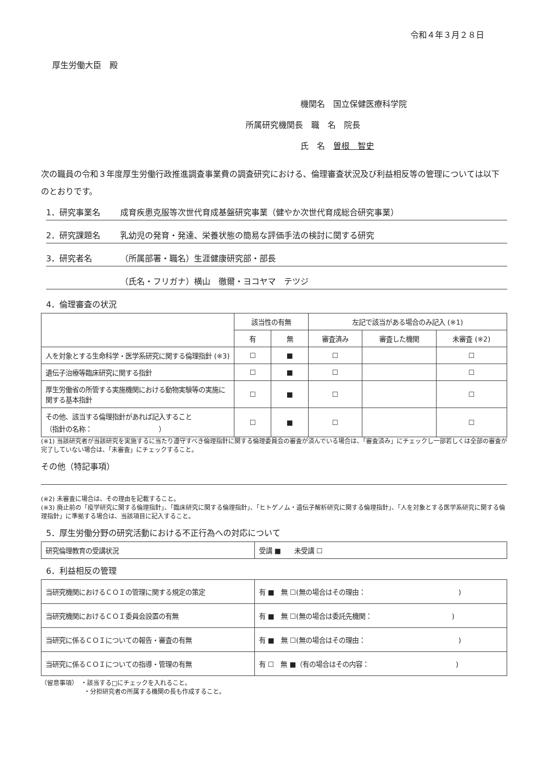令和４年３月２８日
厚生労働大臣　殿
機関名　国立保健医療科学院
所属研究機関長　職　名　院長
氏　名　曽根　智史
次の職員の令和３年度厚生労働行政推進調査事業費の調査研究における、倫理審査状況及び利益相反等の管理については以下のとおりです。
1．研究事業名 成育疾患克服等次世代育成基盤研究事業（健やか次世代育成総合研究事業）
2．研究課題名 乳幼児の発育・発達、栄養状態の簡易な評価手法の検討に関する研究
3．研究者名 （所属部署・職名）生涯健康研究部・部長
（氏名・フリガナ）横山　徹爾・ヨコヤマ　テツジ
4．倫理審査の状況
| | 該当性の有無 | | 左記で該当がある場合のみ記入 (※1) | | |
| --- | --- | --- | --- | --- | --- |
| | 有 | 無 | 審査済み | 審査した機関 | 未審査 (※2) |
| 人を対象とする生命科学・医学系研究に関する倫理指針 (※3) | ☐ | ■ | ☐ | | ☐ |
| 遺伝子治療等臨床研究に関する指針 | ☐ | ■ | ☐ | | ☐ |
| 厚生労働省の所管する実施機関における動物実験等の実施に関する基本指針 | ☐ | ■ | ☐ | | ☐ |
| その他、該当する倫理指針があれば記入すること （指針の名称： ） | ☐ | ■ | ☐ | | ☐ |
(※1) 当該研究者が当該研究を実施するに当たり遵守すべき倫理指針に関する倫理委員会の審査が済んでいる場合は、「審査済み」にチェックし一部若しくは全部の審査が完了していない場合は、「未審査」にチェックすること。
その他（特記事項）
(※2) 未審査に場合は、その理由を記載すること。
(※3) 廃止前の「疫学研究に関する倫理指針」、「臨床研究に関する倫理指針」、「ヒトゲノム・遺伝子解析研究に関する倫理指針」、「人を対象とする医学系研究に関する倫理指針」に準拠する場合は、当該項目に記入すること。
5．厚生労働分野の研究活動における不正行為への対応について
| 研究倫理教育の受講状況 | 受講 ■ 未受講 ☐ |
6．利益相反の管理
| 当研究機関におけるＣＯＩの管理に関する規定の策定 | 有 ■ 無 ☐(無の場合はその理由： ) |
| 当研究機関におけるＣＯＩ委員会設置の有無 | 有 ■ 無 ☐(無の場合は委託先機関： ) |
| 当研究に係るＣＯＩについての報告・審査の有無 | 有 ■ 無 ☐(無の場合はその理由： ) |
| 当研究に係るＣＯＩについての指導・管理の有無 | 有 ☐ 無 ■（有の場合はその内容： ) |
（留意事項）　・該当する□にチェックを入れること。
　　　　　　　・分担研究者の所属する機関の長も作成すること。